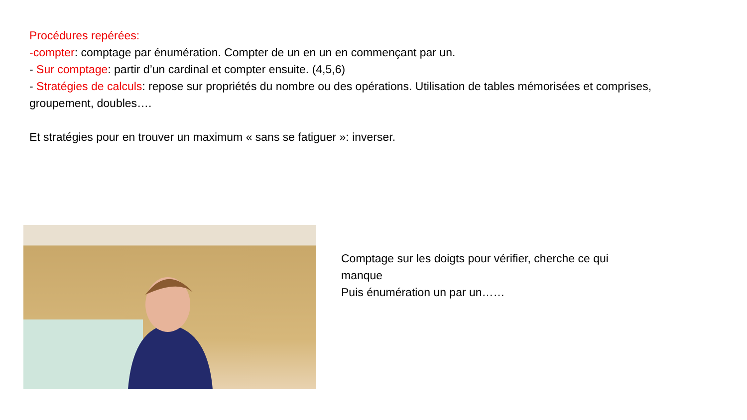Procédures repérées:
-compter: comptage par énumération. Compter de un en un en commençant par un.
- Sur comptage: partir d’un cardinal et compter ensuite. (4,5,6)
- Stratégies de calculs: repose sur propriétés du nombre ou des opérations. Utilisation de tables mémorisées et comprises, groupement, doubles….
Et stratégies pour en trouver un maximum « sans se fatiguer »: inverser.
Comptage sur les doigts pour vérifier, cherche ce qui manque
Puis énumération un par un……